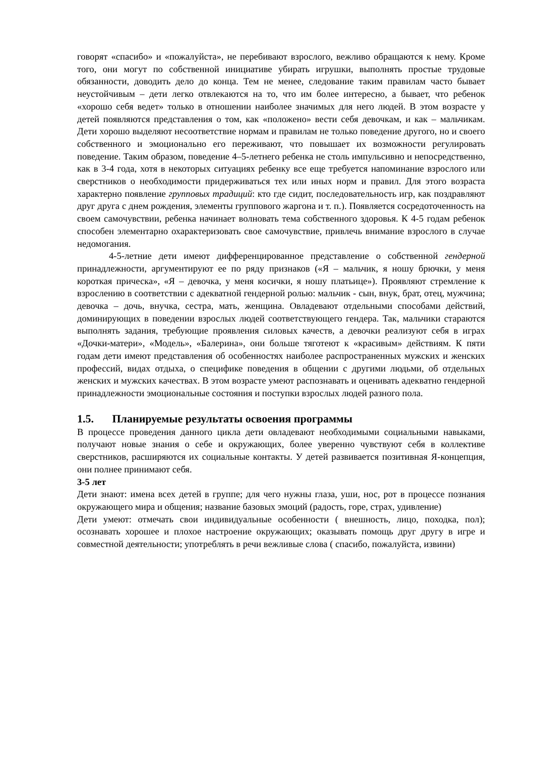говорят «спасибо» и «пожалуйста», не перебивают взрослого, вежливо обращаются к нему. Кроме того, они могут по собственной инициативе убирать игрушки, выполнять простые трудовые обязанности, доводить дело до конца. Тем не менее, следование таким правилам часто бывает неустойчивым – дети легко отвлекаются на то, что им более интересно, а бывает, что ребенок «хорошо себя ведет» только в отношении наиболее значимых для него людей. В этом возрасте у детей появляются представления о том, как «положено» вести себя девочкам, и как – мальчикам. Дети хорошо выделяют несоответствие нормам и правилам не только поведение другого, но и своего собственного и эмоционально его переживают, что повышает их возможности регулировать поведение. Таким образом, поведение 4–5-летнего ребенка не столь импульсивно и непосредственно, как в 3-4 года, хотя в некоторых ситуациях ребенку все еще требуется напоминание взрослого или сверстников о необходимости придерживаться тех или иных норм и правил. Для этого возраста характерно появление групповых традиций: кто где сидит, последовательность игр, как поздравляют друг друга с днем рождения, элементы группового жаргона и т. п.). Появляется сосредоточенность на своем самочувствии, ребенка начинает волновать тема собственного здоровья. К 4-5 годам ребенок способен элементарно охарактеризовать свое самочувствие, привлечь внимание взрослого в случае недомогания.
4-5-летние дети имеют дифференцированное представление о собственной гендерной принадлежности, аргументируют ее по ряду признаков («Я – мальчик, я ношу брючки, у меня короткая прическа», «Я – девочка, у меня косички, я ношу платьице»). Проявляют стремление к взрослению в соответствии с адекватной гендерной ролью: мальчик - сын, внук, брат, отец, мужчина; девочка – дочь, внучка, сестра, мать, женщина. Овладевают отдельными способами действий, доминирующих в поведении взрослых людей соответствующего гендера. Так, мальчики стараются выполнять задания, требующие проявления силовых качеств, а девочки реализуют себя в играх «Дочки-матери», «Модель», «Балерина», они больше тяготеют к «красивым» действиям. К пяти годам дети имеют представления об особенностях наиболее распространенных мужских и женских профессий, видах отдыха, о специфике поведения в общении с другими людьми, об отдельных женских и мужских качествах. В этом возрасте умеют распознавать и оценивать адекватно гендерной принадлежности эмоциональные состояния и поступки взрослых людей разного пола.
1.5. Планируемые результаты освоения программы
В процессе проведения данного цикла дети овладевают необходимыми социальными навыками, получают новые знания о себе и окружающих, более уверенно чувствуют себя в коллективе сверстников, расширяются их социальные контакты. У детей развивается позитивная Я-концепция, они полнее принимают себя.
3-5 лет
Дети знают: имена всех детей в группе; для чего нужны глаза, уши, нос, рот в процессе познания окружающего мира и общения; название базовых эмоций (радость, горе, страх, удивление)
Дети умеют: отмечать свои индивидуальные особенности ( внешность, лицо, походка, пол); осознавать хорошее и плохое настроение окружающих; оказывать помощь друг другу в игре и совместной деятельности; употреблять в речи вежливые слова ( спасибо, пожалуйста, извини)